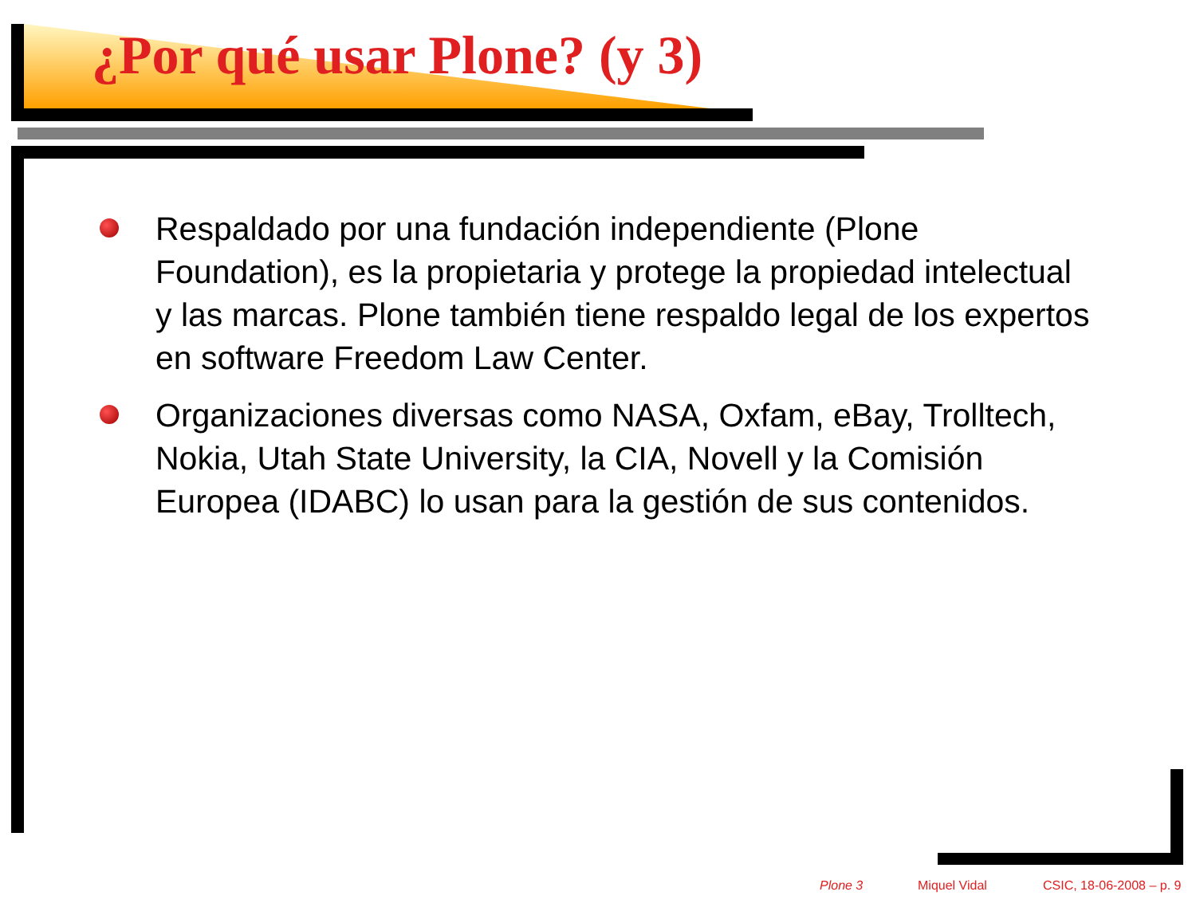¿Por qué usar Plone? (y 3)
Respaldado por una fundación independiente (Plone Foundation), es la propietaria y protege la propiedad intelectual y las marcas. Plone también tiene respaldo legal de los expertos en software Freedom Law Center.
Organizaciones diversas como NASA, Oxfam, eBay, Trolltech, Nokia, Utah State University, la CIA, Novell y la Comisión Europea (IDABC) lo usan para la gestión de sus contenidos.
Plone 3 Miquel Vidal CSIC, 18-06-2008 – p. 9